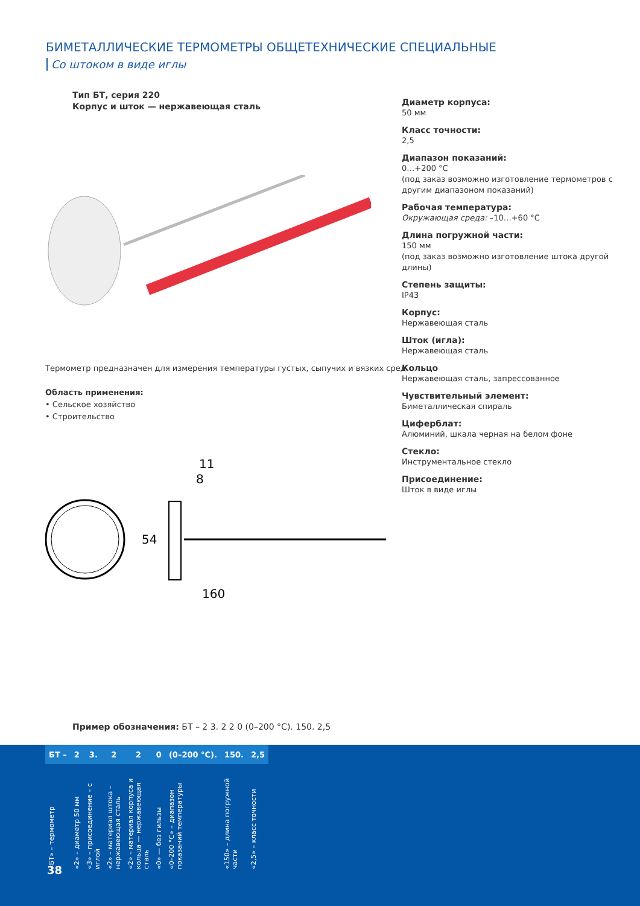БИМЕТАЛЛИЧЕСКИЕ ТЕРМОМЕТРЫ ОБЩЕТЕХНИЧЕСКИЕ СПЕЦИАЛЬНЫЕ
Со штоком в виде иглы
Тип БТ, серия 220
Корпус и шток — нержавеющая сталь
Термометр предназначен для измерения температуры густых, сыпучих и вязких сред.
Область применения:
• Сельское хозяйство
• Строительство
160
11
8
54
Диаметр корпуса:
50 мм
Класс точности:
2,5
Диапазон показаний:
0…+200 °С
(под заказ возможно изготовление термометров с другим диапазоном показаний)
Рабочая температура:
Окружающая среда: –10…+60 °С
Длина погружной части:
150 мм
(под заказ возможно изготовление штока другой длины)
Степень защиты:
IP43
Корпус:
Нержавеющая сталь
Шток (игла):
Нержавеющая сталь
Кольцо
Нержавеющая сталь, запрессованное
Чувствительный элемент:
Биметаллическая спираль
Циферблат:
Алюминий, шкала черная на белом фоне
Стекло:
Инструментальное стекло
Присоединение:
Шток в виде иглы
Пример обозначения: БТ – 2 3. 2 2 0 (0–200 °С). 150. 2,5
| БТ – | 2 | 3. | 2 | 2 | 0 | (0–200 °С). | 150. | 2,5 |
| --- | --- | --- | --- | --- | --- | --- | --- | --- |
| «БТ» – термометр | «2» – диаметр 50 мм | «3» – присоединение – с иглой | «2» – материал штока – нержавеющая сталь | «2» – материал корпуса и кольца — нержавеющая сталь | «0» — без гильзы | «0–200 °С» – диапазон показаний температуры | «150» – длина погружной части | «2,5» – класс точности |
38